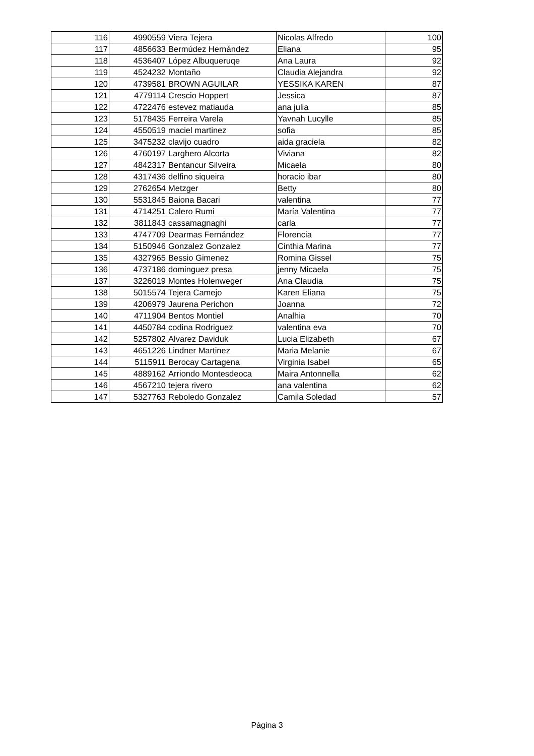| 116 | 4990559 | Viera Tejera | Nicolas Alfredo | 100 |
| 117 | 4856633 | Bermúdez Hernández | Eliana | 95 |
| 118 | 4536407 | López Albuqueruqe | Ana Laura | 92 |
| 119 | 4524232 | Montaño | Claudia Alejandra | 92 |
| 120 | 4739581 | BROWN AGUILAR | YESSIKA KAREN | 87 |
| 121 | 4779114 | Crescio Hoppert | Jessica | 87 |
| 122 | 4722476 | estevez matiauda | ana julia | 85 |
| 123 | 5178435 | Ferreira Varela | Yavnah Lucylle | 85 |
| 124 | 4550519 | maciel martinez | sofia | 85 |
| 125 | 3475232 | clavijo cuadro | aida graciela | 82 |
| 126 | 4760197 | Larghero Alcorta | Viviana | 82 |
| 127 | 4842317 | Bentancur Silveira | Micaela | 80 |
| 128 | 4317436 | delfino siqueira | horacio ibar | 80 |
| 129 | 2762654 | Metzger | Betty | 80 |
| 130 | 5531845 | Baiona Bacari | valentina | 77 |
| 131 | 4714251 | Calero Rumi | María Valentina | 77 |
| 132 | 3811843 | cassamagnaghi | carla | 77 |
| 133 | 4747709 | Dearmas Fernández | Florencia | 77 |
| 134 | 5150946 | Gonzalez Gonzalez | Cinthia Marina | 77 |
| 135 | 4327965 | Bessio Gimenez | Romina Gissel | 75 |
| 136 | 4737186 | dominguez presa | jenny Micaela | 75 |
| 137 | 3226019 | Montes Holenweger | Ana Claudia | 75 |
| 138 | 5015574 | Tejera Camejo | Karen Eliana | 75 |
| 139 | 4206979 | Jaurena Perichon | Joanna | 72 |
| 140 | 4711904 | Bentos Montiel | Analhia | 70 |
| 141 | 4450784 | codina Rodriguez | valentina eva | 70 |
| 142 | 5257802 | Alvarez Daviduk | Lucia Elizabeth | 67 |
| 143 | 4651226 | Lindner Martinez | Maria Melanie | 67 |
| 144 | 5115911 | Berocay Cartagena | Virginia Isabel | 65 |
| 145 | 4889162 | Arriondo Montesdeoca | Maira Antonnella | 62 |
| 146 | 4567210 | tejera rivero | ana valentina | 62 |
| 147 | 5327763 | Reboledo Gonzalez | Camila Soledad | 57 |
Página 3